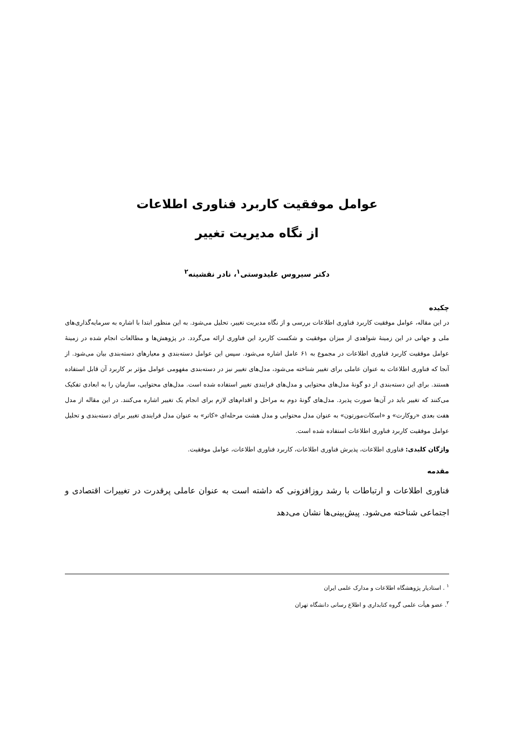عوامل موفقیت کاربرد فناوری اطلاعات
از نگاه مدیریت تغییر
دکتر سیروس علیدوستی<sup>۱</sup>، نادر نقشینه<sup>۲</sup>
چکیده
در این مقاله، عوامل موفقیت کاربرد فناوری اطلاعات بررسی و از نگاه مدیریت تغییر، تحلیل می‌شود. به این منظور ابتدا با اشاره به سرمایه‌گذاری‌های ملی و جهانی در این زمینهٔ شواهدی از میزان موفقیت و شکست کاربرد این فناوری ارائه می‌گردد. در پژوهش‌ها و مطالعات انجام شده در زمینهٔ عوامل موفقیت کاربرد فناوری اطلاعات در مجموع به ۶۱ عامل اشاره می‌شود. سپس این عوامل دسته‌بندی و معیارهای دسته‌بندی بیان می‌شود. از آنجا که فناوری اطلاعات به عنوان عاملی برای تغییر شناخته می‌شود، مدل‌های تغییر نیز در دسته‌بندی مفهومی عوامل مؤثر بر کاربرد آن قابل استفاده هستند. برای این دسته‌بندی از دو گونهٔ مدل‌های محتوایی و مدل‌های فرایندی تغییر استفاده شده است. مدل‌های محتوایی، سازمان را به ابعادی تفکیک می‌کنند که تغییر باید در آن‌ها صورت پذیرد. مدل‌های گونهٔ دوم به مراحل و اقدام‌های لازم برای انجام یک تغییر اشاره می‌کنند. در این مقاله از مدل هفت بعدی «روکارت» و «اسکات‌مورتون» به عنوان مدل محتوایی و مدل هشت مرحله‌ای «کاتر» به عنوان مدل فرایندی تغییر برای دسته‌بندی و تحلیل عوامل موفقیت کاربرد فناوری اطلاعات استفاده شده است.
واژگان کلیدی: فناوری اطلاعات، پذیرش فناوری اطلاعات، کاربرد فناوری اطلاعات، عوامل موفقیت.
مقدمه
فناوری اطلاعات و ارتباطات با رشد روزافزونی که داشته است به عنوان عاملی پرقدرت در تغییرات اقتصادی و اجتماعی شناخته می‌شود. پیش‌بینی‌ها نشان می‌دهد
<sup>۱</sup> . استادیار پژوهشگاه اطلاعات و مدارک علمی ایران
<sup>۲</sup>. عضو هیأت علمی گروه کتابداری و اطلاع رسانی دانشگاه تهران